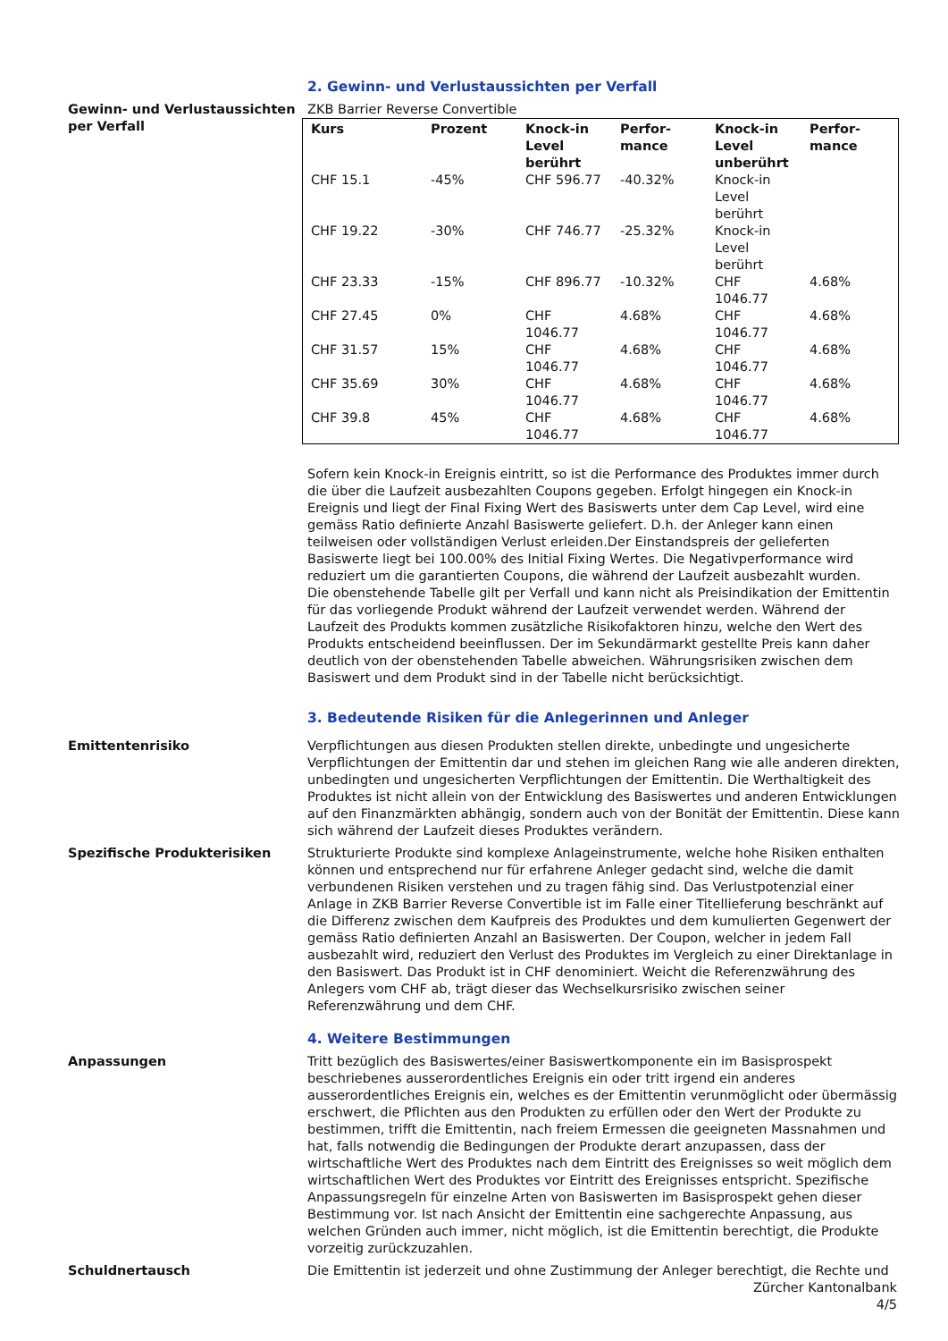2. Gewinn- und Verlustaussichten per Verfall
Gewinn- und Verlustaussichten per Verfall
ZKB Barrier Reverse Convertible
| Kurs | Prozent | Knock-in Level berührt | Perfor-mance | Knock-in Level unberührt | Perfor-mance |
| --- | --- | --- | --- | --- | --- |
| CHF 15.1 | -45% | CHF 596.77 | -40.32% | Knock-in Level berührt | |
| CHF 19.22 | -30% | CHF 746.77 | -25.32% | Knock-in Level berührt | |
| CHF 23.33 | -15% | CHF 896.77 | -10.32% | CHF 1046.77 | 4.68% |
| CHF 27.45 | 0% | CHF 1046.77 | 4.68% | CHF 1046.77 | 4.68% |
| CHF 31.57 | 15% | CHF 1046.77 | 4.68% | CHF 1046.77 | 4.68% |
| CHF 35.69 | 30% | CHF 1046.77 | 4.68% | CHF 1046.77 | 4.68% |
| CHF 39.8 | 45% | CHF 1046.77 | 4.68% | CHF 1046.77 | 4.68% |
Sofern kein Knock-in Ereignis eintritt, so ist die Performance des Produktes immer durch die über die Laufzeit ausbezahlten Coupons gegeben. Erfolgt hingegen ein Knock-in Ereignis und liegt der Final Fixing Wert des Basiswerts unter dem Cap Level, wird eine gemäss Ratio definierte Anzahl Basiswerte geliefert. D.h. der Anleger kann einen teilweisen oder vollständigen Verlust erleiden.Der Einstandspreis der gelieferten Basiswerte liegt bei 100.00% des Initial Fixing Wertes. Die Negativperformance wird reduziert um die garantierten Coupons, die während der Laufzeit ausbezahlt wurden.
Die obenstehende Tabelle gilt per Verfall und kann nicht als Preisindikation der Emittentin für das vorliegende Produkt während der Laufzeit verwendet werden. Während der Laufzeit des Produkts kommen zusätzliche Risikofaktoren hinzu, welche den Wert des Produkts entscheidend beeinflussen. Der im Sekundärmarkt gestellte Preis kann daher deutlich von der obenstehenden Tabelle abweichen. Währungsrisiken zwischen dem Basiswert und dem Produkt sind in der Tabelle nicht berücksichtigt.
3. Bedeutende Risiken für die Anlegerinnen und Anleger
Emittentenrisiko Verpflichtungen aus diesen Produkten stellen direkte, unbedingte und ungesicherte Verpflichtungen der Emittentin dar und stehen im gleichen Rang wie alle anderen direkten, unbedingten und ungesicherten Verpflichtungen der Emittentin. Die Werthaltigkeit des Produktes ist nicht allein von der Entwicklung des Basiswertes und anderen Entwicklungen auf den Finanzmärkten abhängig, sondern auch von der Bonität der Emittentin. Diese kann sich während der Laufzeit dieses Produktes verändern.
Spezifische Produkterisiken Strukturierte Produkte sind komplexe Anlageinstrumente, welche hohe Risiken enthalten können und entsprechend nur für erfahrene Anleger gedacht sind, welche die damit verbundenen Risiken verstehen und zu tragen fähig sind. Das Verlustpotenzial einer Anlage in ZKB Barrier Reverse Convertible ist im Falle einer Titellieferung beschränkt auf die Differenz zwischen dem Kaufpreis des Produktes und dem kumulierten Gegenwert der gemäss Ratio definierten Anzahl an Basiswerten. Der Coupon, welcher in jedem Fall ausbezahlt wird, reduziert den Verlust des Produktes im Vergleich zu einer Direktanlage in den Basiswert. Das Produkt ist in CHF denominiert. Weicht die Referenzwährung des Anlegers vom CHF ab, trägt dieser das Wechselkursrisiko zwischen seiner Referenzwährung und dem CHF.
4. Weitere Bestimmungen
Anpassungen Tritt bezüglich des Basiswertes/einer Basiswertkomponente ein im Basisprospekt beschriebenes ausserordentliches Ereignis ein oder tritt irgend ein anderes ausserordentliches Ereignis ein, welches es der Emittentin verunmöglicht oder übermässig erschwert, die Pflichten aus den Produkten zu erfüllen oder den Wert der Produkte zu bestimmen, trifft die Emittentin, nach freiem Ermessen die geeigneten Massnahmen und hat, falls notwendig die Bedingungen der Produkte derart anzupassen, dass der wirtschaftliche Wert des Produktes nach dem Eintritt des Ereignisses so weit möglich dem wirtschaftlichen Wert des Produktes vor Eintritt des Ereignisses entspricht. Spezifische Anpassungsregeln für einzelne Arten von Basiswerten im Basisprospekt gehen dieser Bestimmung vor. Ist nach Ansicht der Emittentin eine sachgerechte Anpassung, aus welchen Gründen auch immer, nicht möglich, ist die Emittentin berechtigt, die Produkte vorzeitig zurückzuzahlen.
Schuldnertausch Die Emittentin ist jederzeit und ohne Zustimmung der Anleger berechtigt, die Rechte und
Zürcher Kantonalbank
4/5